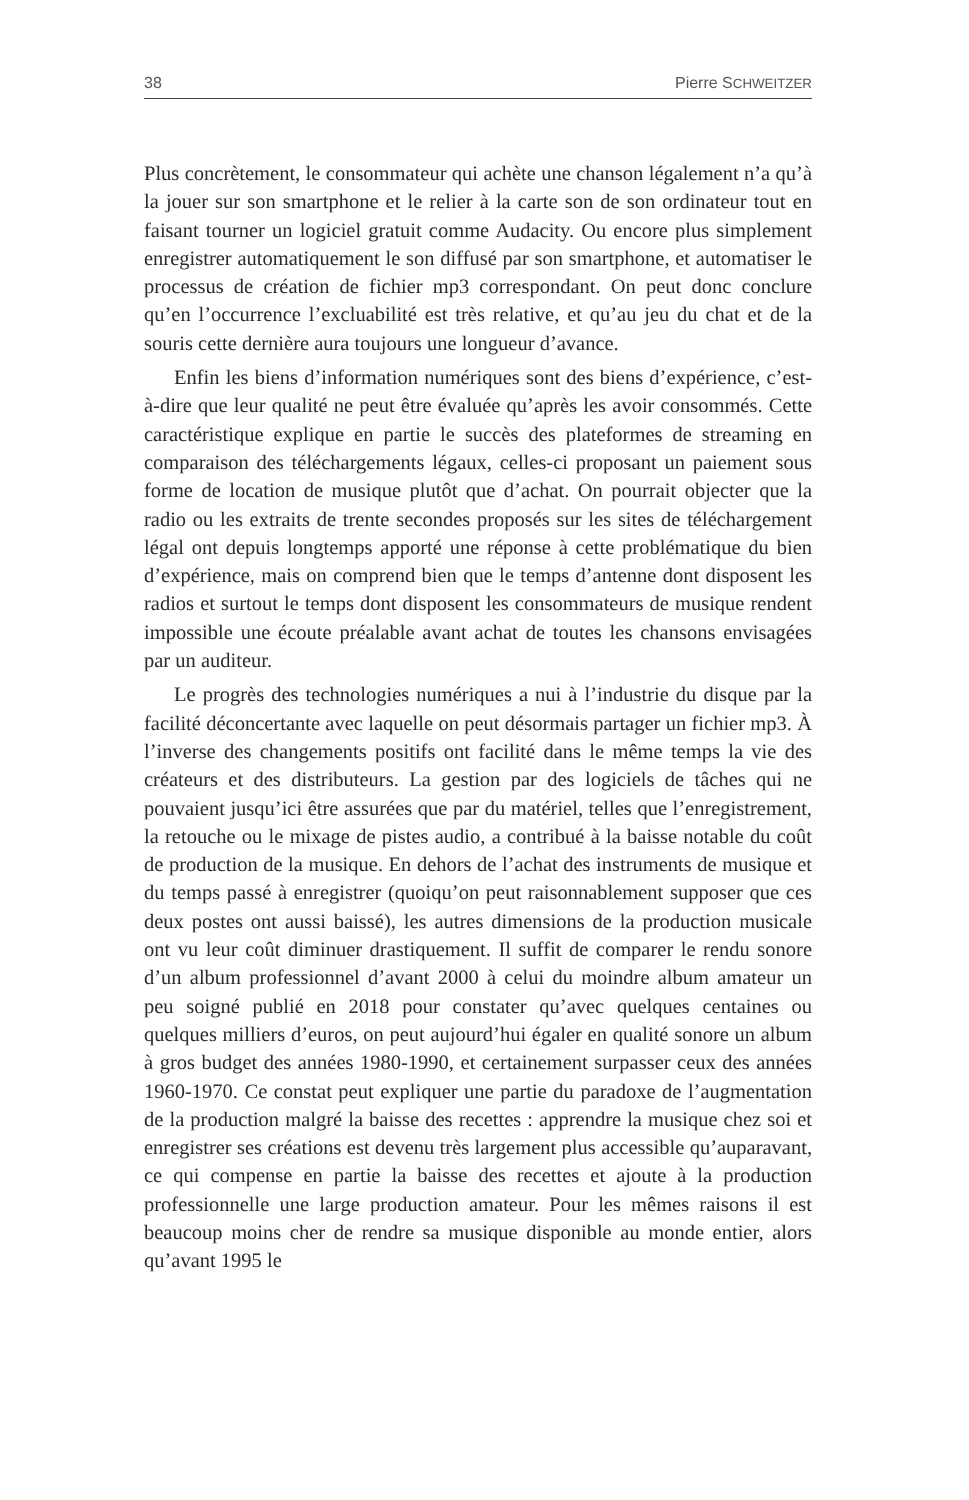38 Pierre SCHWEITZER
Plus concrètement, le consommateur qui achète une chanson légalement n’a qu’à la jouer sur son smartphone et le relier à la carte son de son ordinateur tout en faisant tourner un logiciel gratuit comme Audacity. Ou encore plus simplement enregistrer automatiquement le son diffusé par son smartphone, et automatiser le processus de création de fichier mp3 correspondant. On peut donc conclure qu’en l’occurrence l’excluabilité est très relative, et qu’au jeu du chat et de la souris cette dernière aura toujours une longueur d’avance.
Enfin les biens d’information numériques sont des biens d’expérience, c’est-à-dire que leur qualité ne peut être évaluée qu’après les avoir consommés. Cette caractéristique explique en partie le succès des plateformes de streaming en comparaison des téléchargements légaux, celles-ci proposant un paiement sous forme de location de musique plutôt que d’achat. On pourrait objecter que la radio ou les extraits de trente secondes proposés sur les sites de téléchargement légal ont depuis longtemps apporté une réponse à cette problématique du bien d’expérience, mais on comprend bien que le temps d’antenne dont disposent les radios et surtout le temps dont disposent les consommateurs de musique rendent impossible une écoute préalable avant achat de toutes les chansons envisagées par un auditeur.
Le progrès des technologies numériques a nui à l’industrie du disque par la facilité déconcertante avec laquelle on peut désormais partager un fichier mp3. À l’inverse des changements positifs ont facilité dans le même temps la vie des créateurs et des distributeurs. La gestion par des logiciels de tâches qui ne pouvaient jusqu’ici être assurées que par du matériel, telles que l’enregistrement, la retouche ou le mixage de pistes audio, a contribué à la baisse notable du coût de production de la musique. En dehors de l’achat des instruments de musique et du temps passé à enregistrer (quoiqu’on peut raisonnablement supposer que ces deux postes ont aussi baissé), les autres dimensions de la production musicale ont vu leur coût diminuer drastiquement. Il suffit de comparer le rendu sonore d’un album professionnel d’avant 2000 à celui du moindre album amateur un peu soigné publié en 2018 pour constater qu’avec quelques centaines ou quelques milliers d’euros, on peut aujourd’hui égaler en qualité sonore un album à gros budget des années 1980-1990, et certainement surpasser ceux des années 1960-1970. Ce constat peut expliquer une partie du paradoxe de l’augmentation de la production malgré la baisse des recettes : apprendre la musique chez soi et enregistrer ses créations est devenu très largement plus accessible qu’auparavant, ce qui compense en partie la baisse des recettes et ajoute à la production professionnelle une large production amateur. Pour les mêmes raisons il est beaucoup moins cher de rendre sa musique disponible au monde entier, alors qu’avant 1995 le